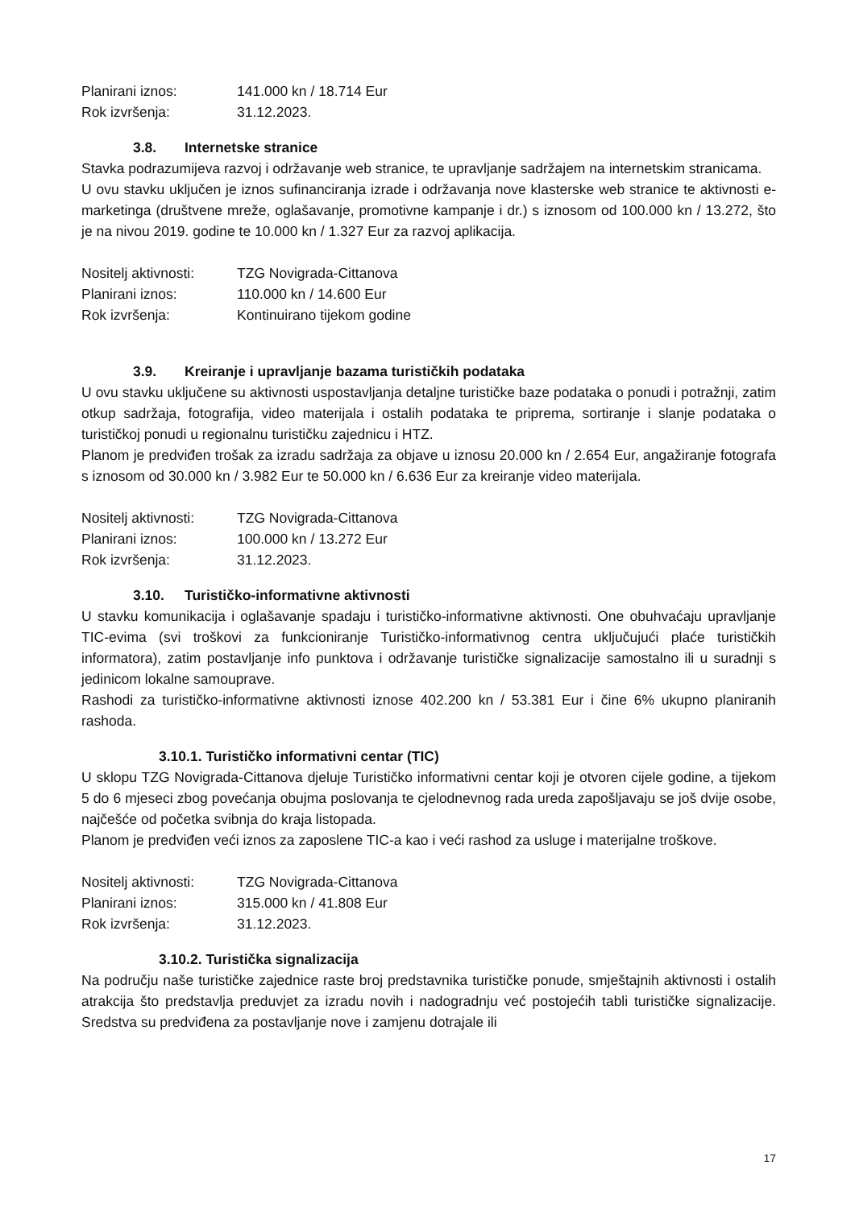Planirani iznos: 141.000 kn / 18.714 Eur
Rok izvršenja: 31.12.2023.
3.8. Internetske stranice
Stavka podrazumijeva razvoj i održavanje web stranice, te upravljanje sadržajem na internetskim stranicama.
U ovu stavku uključen je iznos sufinanciranja izrade i održavanja nove klasterske web stranice te aktivnosti e-marketinga (društvene mreže, oglašavanje, promotivne kampanje i dr.) s iznosom od 100.000 kn / 13.272, što je na nivou 2019. godine te 10.000 kn / 1.327 Eur za razvoj aplikacija.
Nositelj aktivnosti: TZG Novigrada-Cittanova
Planirani iznos: 110.000 kn / 14.600 Eur
Rok izvršenja: Kontinuirano tijekom godine
3.9. Kreiranje i upravljanje bazama turističkih podataka
U ovu stavku uključene su aktivnosti uspostavljanja detaljne turističke baze podataka o ponudi i potražnji, zatim otkup sadržaja, fotografija, video materijala i ostalih podataka te priprema, sortiranje i slanje podataka o turističkoj ponudi u regionalnu turističku zajednicu i HTZ.
Planom je predviđen trošak za izradu sadržaja za objave u iznosu 20.000 kn / 2.654 Eur, angažiranje fotografa s iznosom od 30.000 kn / 3.982 Eur te 50.000 kn / 6.636 Eur za kreiranje video materijala.
Nositelj aktivnosti: TZG Novigrada-Cittanova
Planirani iznos: 100.000 kn / 13.272 Eur
Rok izvršenja: 31.12.2023.
3.10. Turističko-informativne aktivnosti
U stavku komunikacija i oglašavanje spadaju i turističko-informativne aktivnosti. One obuhvaćaju upravljanje TIC-evima (svi troškovi za funkcioniranje Turističko-informativnog centra uključujući plaće turističkih informatora), zatim postavljanje info punktova i održavanje turističke signalizacije samostalno ili u suradnji s jedinicom lokalne samouprave.
Rashodi za turističko-informativne aktivnosti iznose 402.200 kn / 53.381 Eur i čine 6% ukupno planiranih rashoda.
3.10.1. Turističko informativni centar (TIC)
U sklopu TZG Novigrada-Cittanova djeluje Turističko informativni centar koji je otvoren cijele godine, a tijekom 5 do 6 mjeseci zbog povećanja obujma poslovanja te cjelodnevnog rada ureda zapošljavaju se još dvije osobe, najčešće od početka svibnja do kraja listopada.
Planom je predviđen veći iznos za zaposlene TIC-a kao i veći rashod za usluge i materijalne troškove.
Nositelj aktivnosti: TZG Novigrada-Cittanova
Planirani iznos: 315.000 kn / 41.808 Eur
Rok izvršenja: 31.12.2023.
3.10.2. Turistička signalizacija
Na području naše turističke zajednice raste broj predstavnika turističke ponude, smještajnih aktivnosti i ostalih atrakcija što predstavlja preduvjet za izradu novih i nadogradnju već postojećih tabli turističke signalizacije. Sredstva su predviđena za postavljanje nove i zamjenu dotrajale ili
17